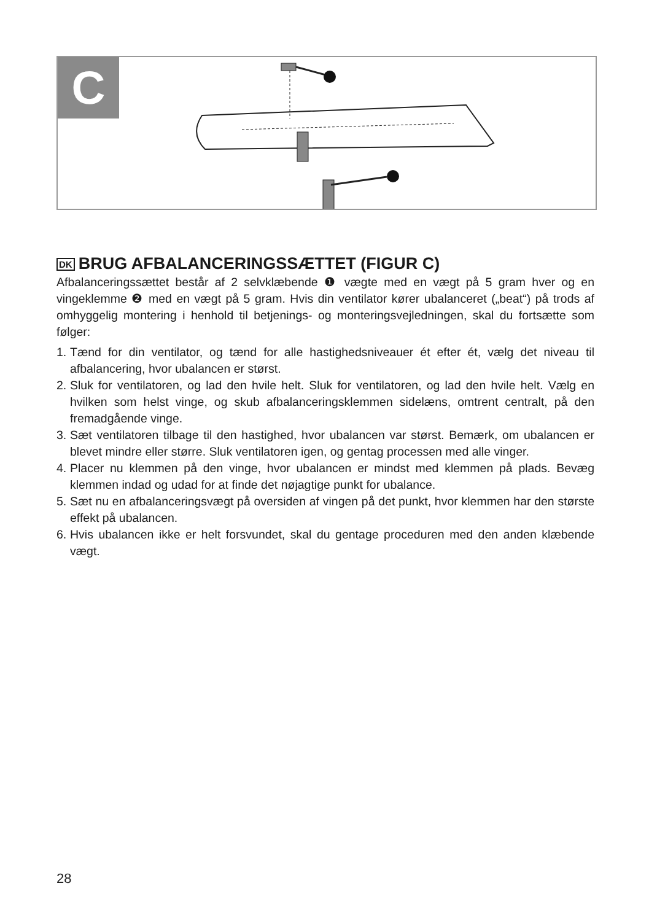C
DK BRUG AFBALANCERINGSSÆTTET (FIGUR C)
Afbalanceringssættet består af 2 selvklæbende ❶ vægte med en vægt på 5 gram hver og en vingeklemme ❷ med en vægt på 5 gram. Hvis din ventilator kører ubalanceret („beat“) på trods af omhyggelig montering i henhold til betjenings- og monteringsvejledningen, skal du fortsætte som følger:
1. Tænd for din ventilator, og tænd for alle hastighedsniveauer ét efter ét, vælg det niveau til afbalancering, hvor ubalancen er størst.
2. Sluk for ventilatoren, og lad den hvile helt. Sluk for ventilatoren, og lad den hvile helt. Vælg en hvilken som helst vinge, og skub afbalanceringsklemmen sidelæns, omtrent centralt, på den fremadgående vinge.
3. Sæt ventilatoren tilbage til den hastighed, hvor ubalancen var størst. Bemærk, om ubalancen er blevet mindre eller større. Sluk ventilatoren igen, og gentag processen med alle vinger.
4. Placer nu klemmen på den vinge, hvor ubalancen er mindst med klemmen på plads. Bevæg klemmen indad og udad for at finde det nøjagtige punkt for ubalance.
5. Sæt nu en afbalanceringsvægt på oversiden af vingen på det punkt, hvor klemmen har den største effekt på ubalancen.
6. Hvis ubalancen ikke er helt forsvundet, skal du gentage proceduren med den anden klæbende vægt.
28